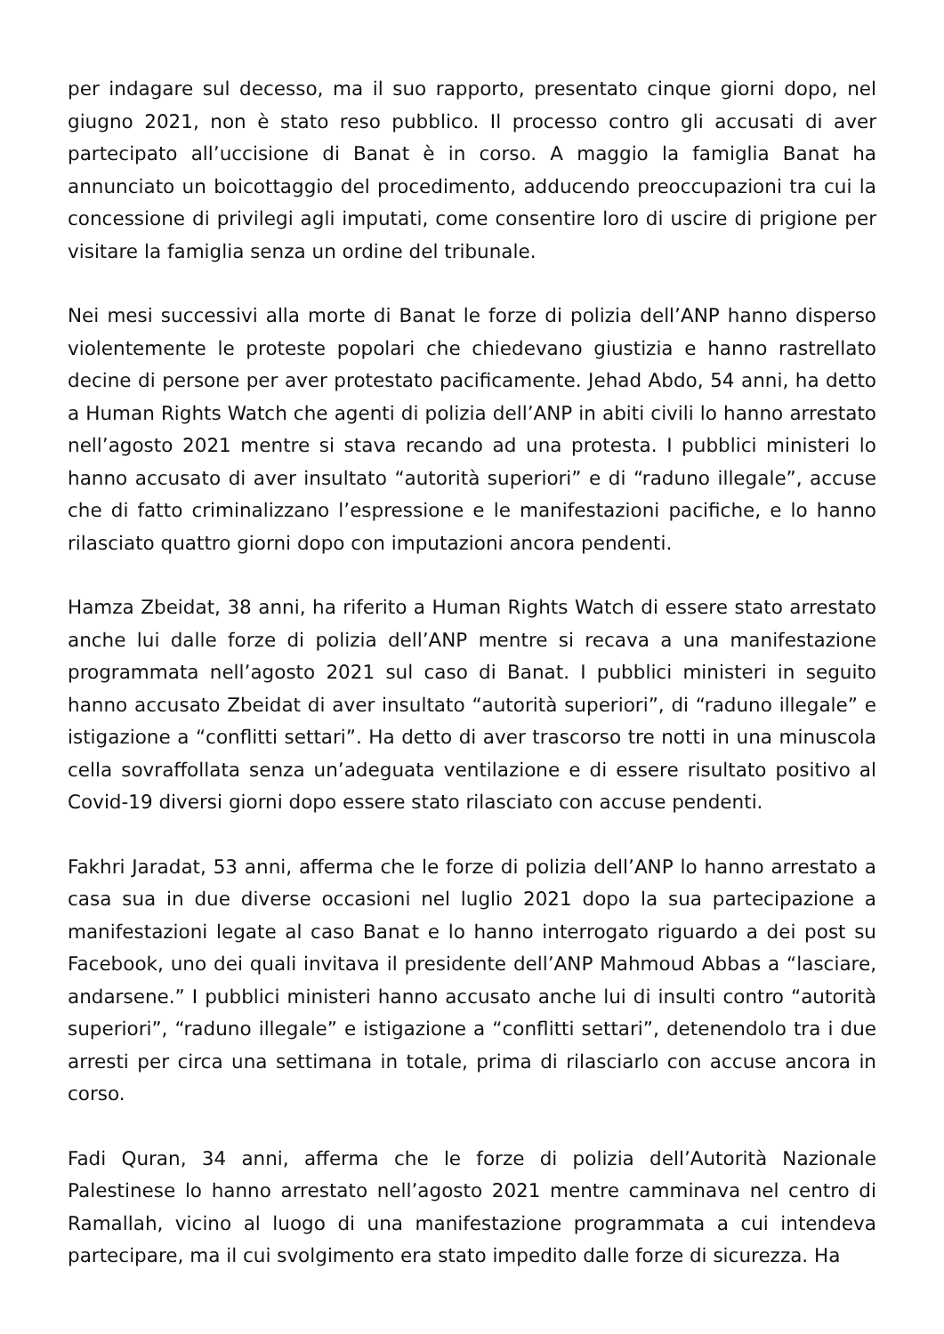per indagare sul decesso, ma il suo rapporto, presentato cinque giorni dopo, nel giugno 2021, non è stato reso pubblico. Il processo contro gli accusati di aver partecipato all’uccisione di Banat è in corso. A maggio la famiglia Banat ha annunciato un boicottaggio del procedimento, adducendo preoccupazioni tra cui la concessione di privilegi agli imputati, come consentire loro di uscire di prigione per visitare la famiglia senza un ordine del tribunale.
Nei mesi successivi alla morte di Banat le forze di polizia dell’ANP hanno disperso violentemente le proteste popolari che chiedevano giustizia e hanno rastrellato decine di persone per aver protestato pacificamente. Jehad Abdo, 54 anni, ha detto a Human Rights Watch che agenti di polizia dell’ANP in abiti civili lo hanno arrestato nell’agosto 2021 mentre si stava recando ad una protesta. I pubblici ministeri lo hanno accusato di aver insultato “autorità superiori” e di “raduno illegale”, accuse che di fatto criminalizzano l’espressione e le manifestazioni pacifiche, e lo hanno rilasciato quattro giorni dopo con imputazioni ancora pendenti.
Hamza Zbeidat, 38 anni, ha riferito a Human Rights Watch di essere stato arrestato anche lui dalle forze di polizia dell’ANP mentre si recava a una manifestazione programmata nell’agosto 2021 sul caso di Banat. I pubblici ministeri in seguito hanno accusato Zbeidat di aver insultato “autorità superiori”, di “raduno illegale” e istigazione a “conflitti settari”. Ha detto di aver trascorso tre notti in una minuscola cella sovraffollata senza un’adeguata ventilazione e di essere risultato positivo al Covid-19 diversi giorni dopo essere stato rilasciato con accuse pendenti.
Fakhri Jaradat, 53 anni, afferma che le forze di polizia dell’ANP lo hanno arrestato a casa sua in due diverse occasioni nel luglio 2021 dopo la sua partecipazione a manifestazioni legate al caso Banat e lo hanno interrogato riguardo a dei post su Facebook, uno dei quali invitava il presidente dell’ANP Mahmoud Abbas a “lasciare, andarsene.” I pubblici ministeri hanno accusato anche lui di insulti contro “autorità superiori”, “raduno illegale” e istigazione a “conflitti settari”, detenendolo tra i due arresti per circa una settimana in totale, prima di rilasciarlo con accuse ancora in corso.
Fadi Quran, 34 anni, afferma che le forze di polizia dell’Autorità Nazionale Palestinese lo hanno arrestato nell’agosto 2021 mentre camminava nel centro di Ramallah, vicino al luogo di una manifestazione programmata a cui intendeva partecipare, ma il cui svolgimento era stato impedito dalle forze di sicurezza. Ha